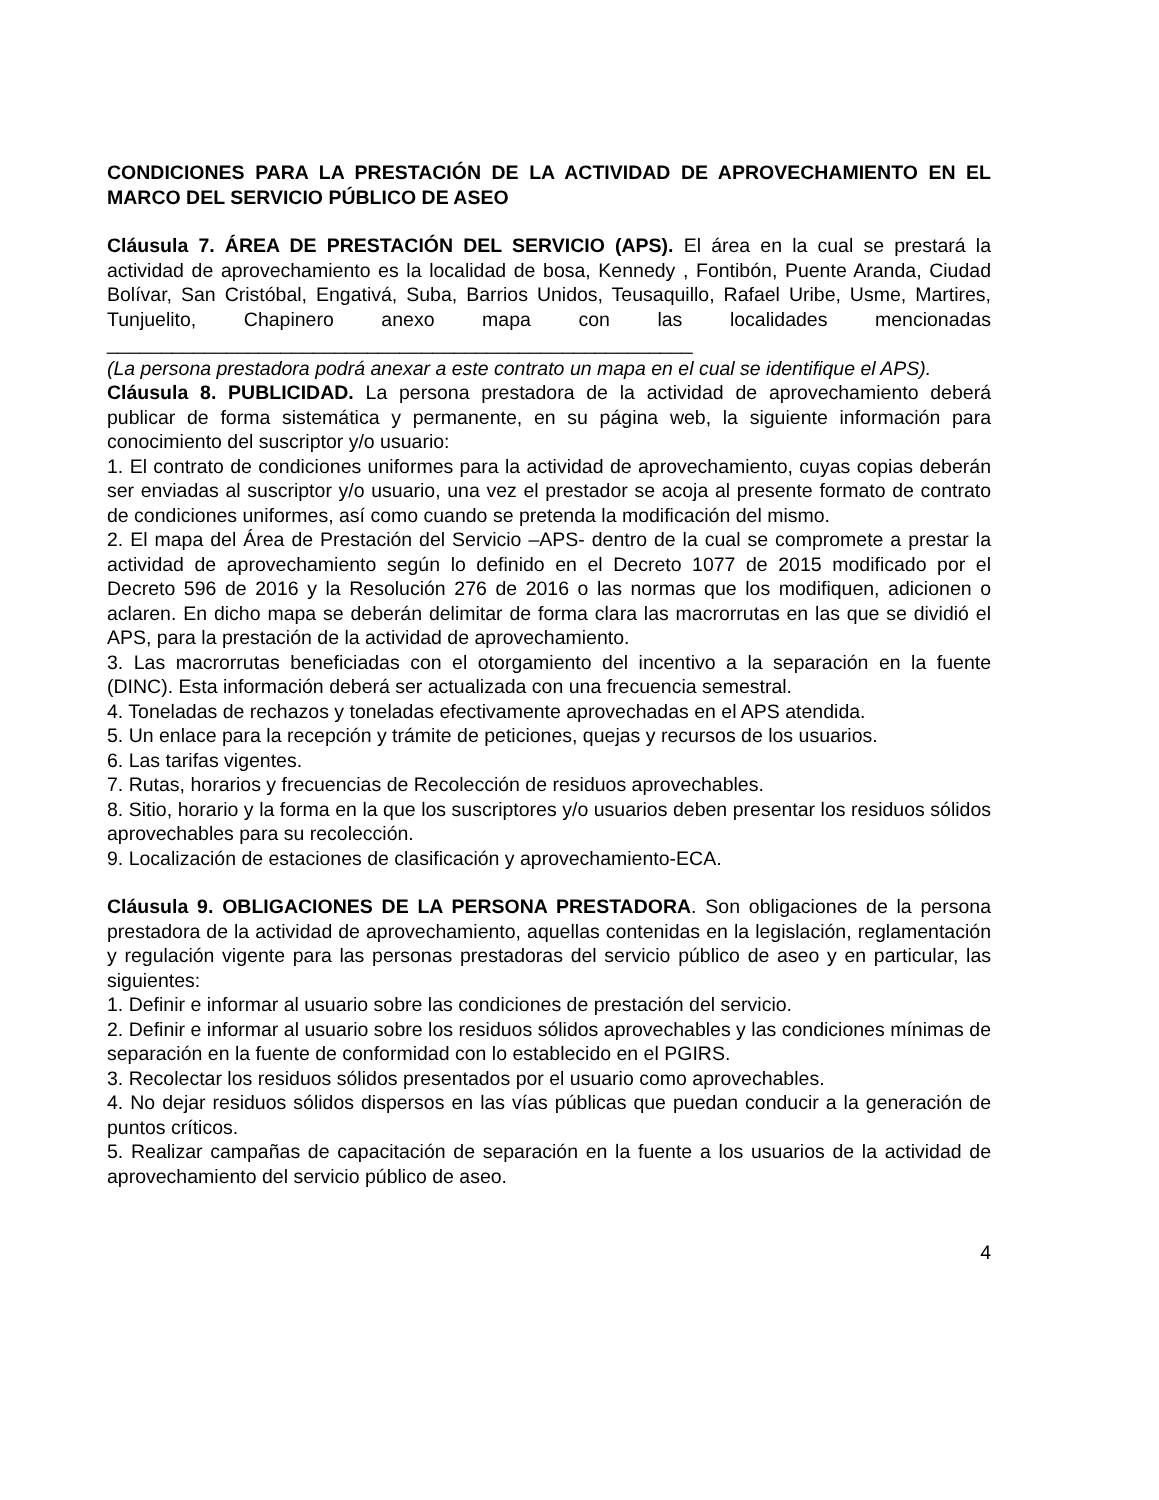CONDICIONES PARA LA PRESTACIÓN DE LA ACTIVIDAD DE APROVECHAMIENTO EN EL MARCO DEL SERVICIO PÚBLICO DE ASEO
Cláusula 7. ÁREA DE PRESTACIÓN DEL SERVICIO (APS). El área en la cual se prestará la actividad de aprovechamiento es la localidad de bosa, Kennedy , Fontibón, Puente Aranda, Ciudad Bolívar, San Cristóbal, Engativá, Suba, Barrios Unidos, Teusaquillo, Rafael Uribe, Usme, Martires, Tunjuelito, Chapinero anexo mapa con las localidades mencionadas ______________________________________________________
(La persona prestadora podrá anexar a este contrato un mapa en el cual se identifique el APS).
Cláusula 8. PUBLICIDAD. La persona prestadora de la actividad de aprovechamiento deberá publicar de forma sistemática y permanente, en su página web, la siguiente información para conocimiento del suscriptor y/o usuario:
1. El contrato de condiciones uniformes para la actividad de aprovechamiento, cuyas copias deberán ser enviadas al suscriptor y/o usuario, una vez el prestador se acoja al presente formato de contrato de condiciones uniformes, así como cuando se pretenda la modificación del mismo.
2. El mapa del Área de Prestación del Servicio –APS- dentro de la cual se compromete a prestar la actividad de aprovechamiento según lo definido en el Decreto 1077 de 2015 modificado por el Decreto 596 de 2016 y la Resolución 276 de 2016 o las normas que los modifiquen, adicionen o aclaren. En dicho mapa se deberán delimitar de forma clara las macrorrutas en las que se dividió el APS, para la prestación de la actividad de aprovechamiento.
3. Las macrorrutas beneficiadas con el otorgamiento del incentivo a la separación en la fuente (DINC). Esta información deberá ser actualizada con una frecuencia semestral.
4. Toneladas de rechazos y toneladas efectivamente aprovechadas en el APS atendida.
5. Un enlace para la recepción y trámite de peticiones, quejas y recursos de los usuarios.
6. Las tarifas vigentes.
7. Rutas, horarios y frecuencias de Recolección de residuos aprovechables.
8. Sitio, horario y la forma en la que los suscriptores y/o usuarios deben presentar los residuos sólidos aprovechables para su recolección.
9. Localización de estaciones de clasificación y aprovechamiento-ECA.
Cláusula 9. OBLIGACIONES DE LA PERSONA PRESTADORA. Son obligaciones de la persona prestadora de la actividad de aprovechamiento, aquellas contenidas en la legislación, reglamentación y regulación vigente para las personas prestadoras del servicio público de aseo y en particular, las siguientes:
1. Definir e informar al usuario sobre las condiciones de prestación del servicio.
2. Definir e informar al usuario sobre los residuos sólidos aprovechables y las condiciones mínimas de separación en la fuente de conformidad con lo establecido en el PGIRS.
3. Recolectar los residuos sólidos presentados por el usuario como aprovechables.
4. No dejar residuos sólidos dispersos en las vías públicas que puedan conducir a la generación de puntos críticos.
5. Realizar campañas de capacitación de separación en la fuente a los usuarios de la actividad de aprovechamiento del servicio público de aseo.
4